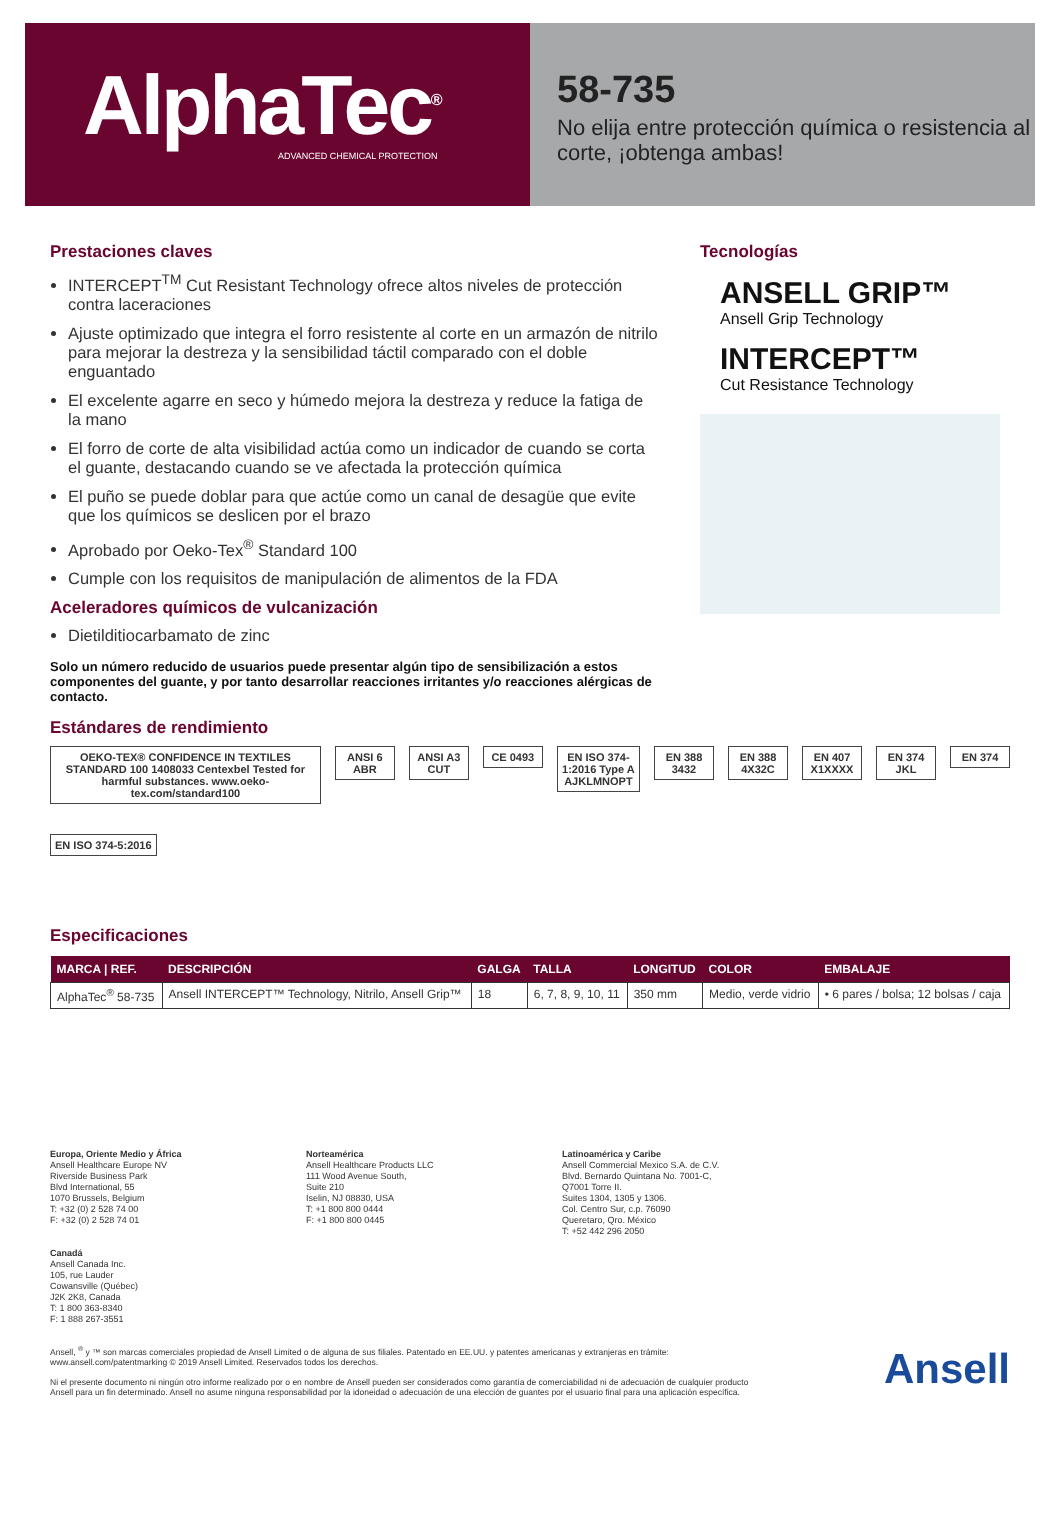AlphaTec<sup>®</sup>
ADVANCED CHEMICAL PROTECTION
58-735
No elija entre protección química o resistencia al corte, ¡obtenga ambas!
Prestaciones claves
INTERCEPT<sup>TM</sup> Cut Resistant Technology ofrece altos niveles de protección contra laceraciones
Ajuste optimizado que integra el forro resistente al corte en un armazón de nitrilo para mejorar la destreza y la sensibilidad táctil comparado con el doble enguantado
El excelente agarre en seco y húmedo mejora la destreza y reduce la fatiga de la mano
El forro de corte de alta visibilidad actúa como un indicador de cuando se corta el guante, destacando cuando se ve afectada la protección química
El puño se puede doblar para que actúe como un canal de desagüe que evite que los químicos se deslicen por el brazo
Aprobado por Oeko-Tex<sup>®</sup> Standard 100
Cumple con los requisitos de manipulación de alimentos de la FDA
Aceleradores químicos de vulcanización
Dietilditiocarbamato de zinc
Solo un número reducido de usuarios puede presentar algún tipo de sensibilización a estos componentes del guante, y por tanto desarrollar reacciones irritantes y/o reacciones alérgicas de contacto.
Estándares de rendimiento
Tecnologías
ANSELL GRIP™
Ansell Grip Technology
INTERCEPT™
Cut Resistance Technology
OEKO-TEX® CONFIDENCE IN TEXTILES STANDARD 100 1408033 Centexbel Tested for harmful substances. www.oeko-tex.com/standard100
ANSI 6 ABR ANSI A3 CUT CE 0493 EN ISO 374-1:2016 Type A AJKLMNOPT
EN 388 3432 EN 388 4X32C EN 407 X1XXXX EN 374 JKL EN 374
EN ISO 374-5:2016
Especificaciones
| MARCA / REF. | DESCRIPCIÓN | GALGA | TALLA | LONGITUD | COLOR | EMBALAJE |
| --- | --- | --- | --- | --- | --- | --- |
| AlphaTec<sup>®</sup> 58-735 | Ansell INTERCEPT™ Technology, Nitrilo, Ansell Grip™ | 18 | 6, 7, 8, 9, 10, 11 | 350 mm | Medio, verde vidrio | • 6 pares / bolsa; 12 bolsas / caja |
Europa, Oriente Medio y África
Ansell Healthcare Europe NV
Riverside Business Park
Blvd International, 55
1070 Brussels, Belgium
T: +32 (0) 2 528 74 00
F: +32 (0) 2 528 74 01
Canadá
Ansell Canada Inc.
105, rue Lauder
Cowansville (Québec)
J2K 2K8, Canada
T: 1 800 363-8340
F: 1 888 267-3551
Norteamérica
Ansell Healthcare Products LLC
111 Wood Avenue South,
Suite 210
Iselin, NJ 08830, USA
T: +1 800 800 0444
F: +1 800 800 0445
Latinoamérica y Caribe
Ansell Commercial Mexico S.A. de C.V.
Blvd. Bernardo Quintana No. 7001-C,
Q7001 Torre II.
Suites 1304, 1305 y 1306.
Col. Centro Sur, c.p. 76090
Queretaro, Qro. México
T: +52 442 296 2050
Ansell, <sup>®</sup> y ™ son marcas comerciales propiedad de Ansell Limited o de alguna de sus filiales. Patentado en EE.UU. y patentes americanas y extranjeras en trámite: www.ansell.com/patentmarking © 2019 Ansell Limited. Reservados todos los derechos.
Ni el presente documento ni ningún otro informe realizado por o en nombre de Ansell pueden ser considerados como garantía de comerciabilidad ni de adecuación de cualquier producto Ansell para un fin determinado. Ansell no asume ninguna responsabilidad por la idoneidad o adecuación de una elección de guantes por el usuario final para una aplicación específica.
Ansell